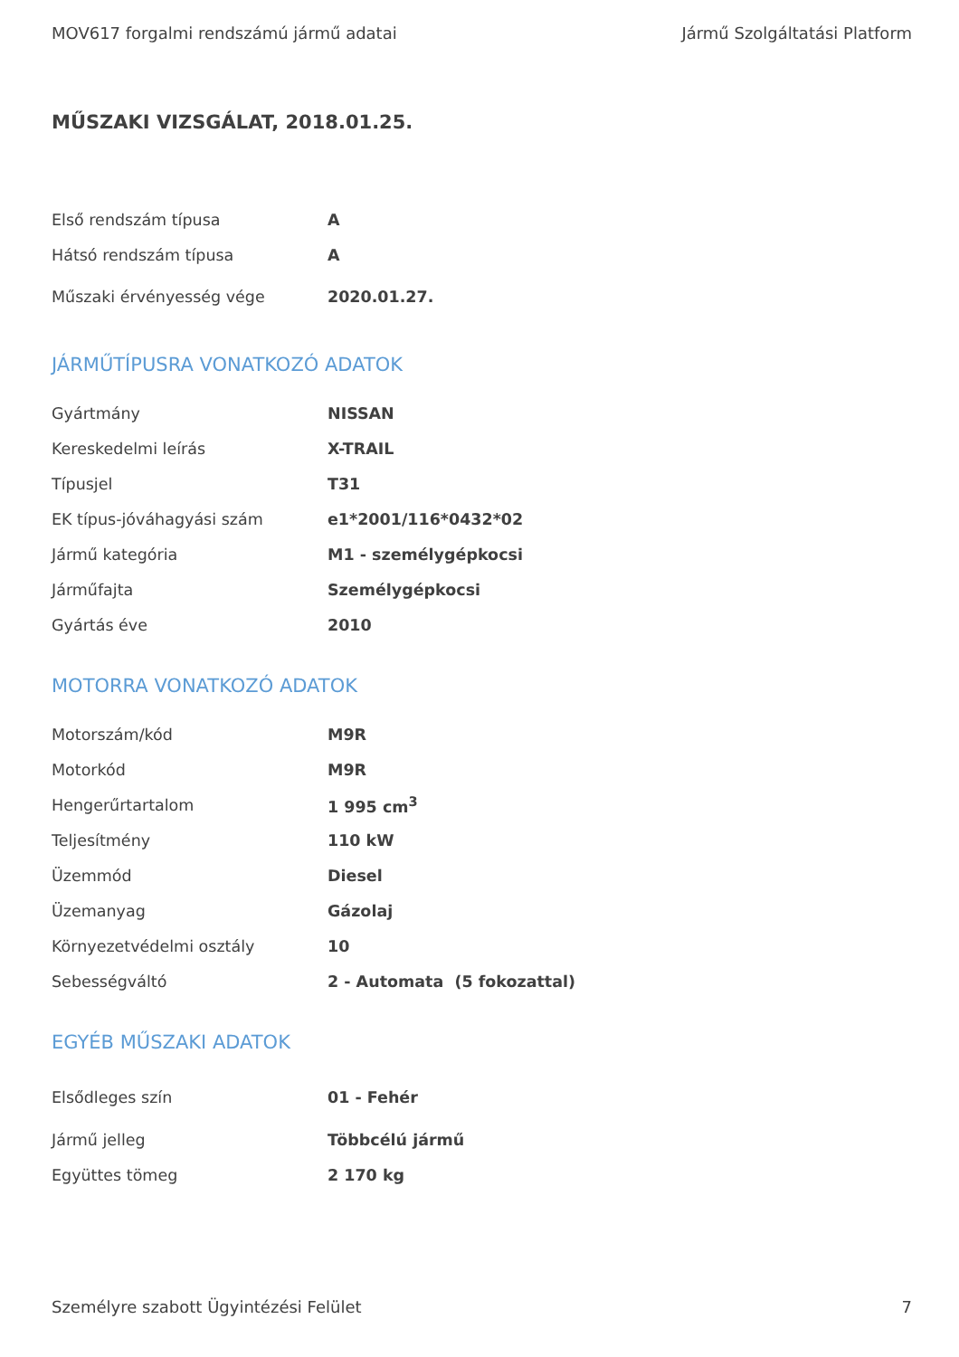MOV617 forgalmi rendszámú jármű adatai Jármű Szolgáltatási Platform
MŰSZAKI VIZSGÁLAT, 2018.01.25.
| Első rendszám típusa | A |
| Hátsó rendszám típusa | A |
| Műszaki érvényesség vége | 2020.01.27. |
JÁRMŰTÍPUSRA VONATKOZÓ ADATOK
| Gyártmány | NISSAN |
| Kereskedelmi leírás | X-TRAIL |
| Típusjel | T31 |
| EK típus-jóváhagyási szám | e1*2001/116*0432*02 |
| Jármű kategória | M1 - személygépkocsi |
| Járműfajta | Személygépkocsi |
| Gyártás éve | 2010 |
MOTORRA VONATKOZÓ ADATOK
| Motorszám/kód | M9R |
| Motorkód | M9R |
| Hengerűrtartalom | 1 995 cm<sup>3</sup> |
| Teljesítmény | 110 kW |
| Üzemmód | Diesel |
| Üzemanyag | Gázolaj |
| Környezetvédelmi osztály | 10 |
| Sebességváltó | 2 - Automata (5 fokozattal) |
EGYÉB MŰSZAKI ADATOK
| Elsődleges szín | 01 - Fehér |
| Jármű jelleg | Többcélú jármű |
| Együttes tömeg | 2 170 kg |
Személyre szabott Ügyintézési Felület 7